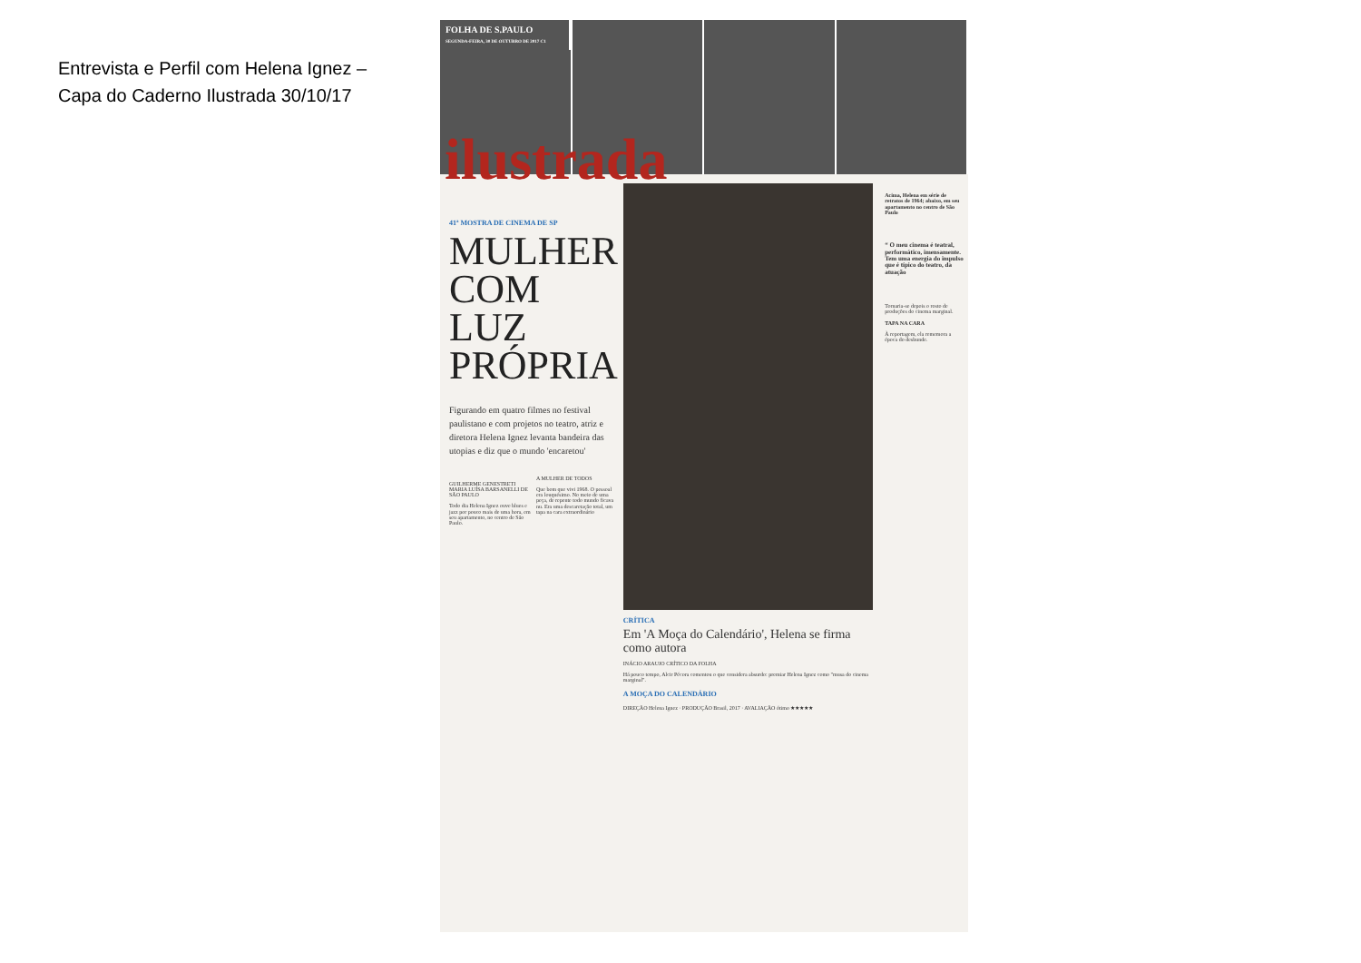Entrevista e Perfil com Helena Ignez –
Capa do Caderno Ilustrada 30/10/17
FOLHA DE S.PAULO
SEGUNDA-FEIRA, 30 DE OUTUBRO DE 2017 C1
ilustrada
41ª MOSTRA DE CINEMA DE SP
MULHER COM LUZ PRÓPRIA
Figurando em quatro filmes no festival paulistano e com projetos no teatro, atriz e diretora Helena Ignez levanta bandeira das utopias e diz que o mundo 'encaretou'
GUILHERME GENESTRETI MARIA LUÍSA BARSANELLI DE SÃO PAULO
Todo dia Helena Ignez ouve blues e jazz por pouco mais de uma hora, em seu apartamento, no centro de São Paulo.
A MULHER DE TODOS
Que bom que vivi 1968. O pessoal era louquésimo. No meio de uma peça, de repente todo mundo ficava nu. Era uma descaretação total, um tapa na cara extraordinário
CRÍTICA
Em 'A Moça do Calendário', Helena se firma como autora
INÁCIO ARAUJO CRÍTICO DA FOLHA
Há pouco tempo, Alcir Pécora comentou o que considera absurdo: premiar Helena Ignez como "musa do cinema marginal".
A MOÇA DO CALENDÁRIO
DIREÇÃO Helena Ignez · PRODUÇÃO Brasil, 2017 · AVALIAÇÃO ótimo ★★★★★
Acima, Helena em série de retratos de 1964; abaixo, em seu apartamento no centro de São Paulo
“ O meu cinema é teatral, performático, imensamente. Tem uma energia do impulso que é típico do teatro, da atuação
Tornaria-se depois o rosto de produções do cinema marginal.
TAPA NA CARA
À reportagem, ela rememora a época do desbunde.